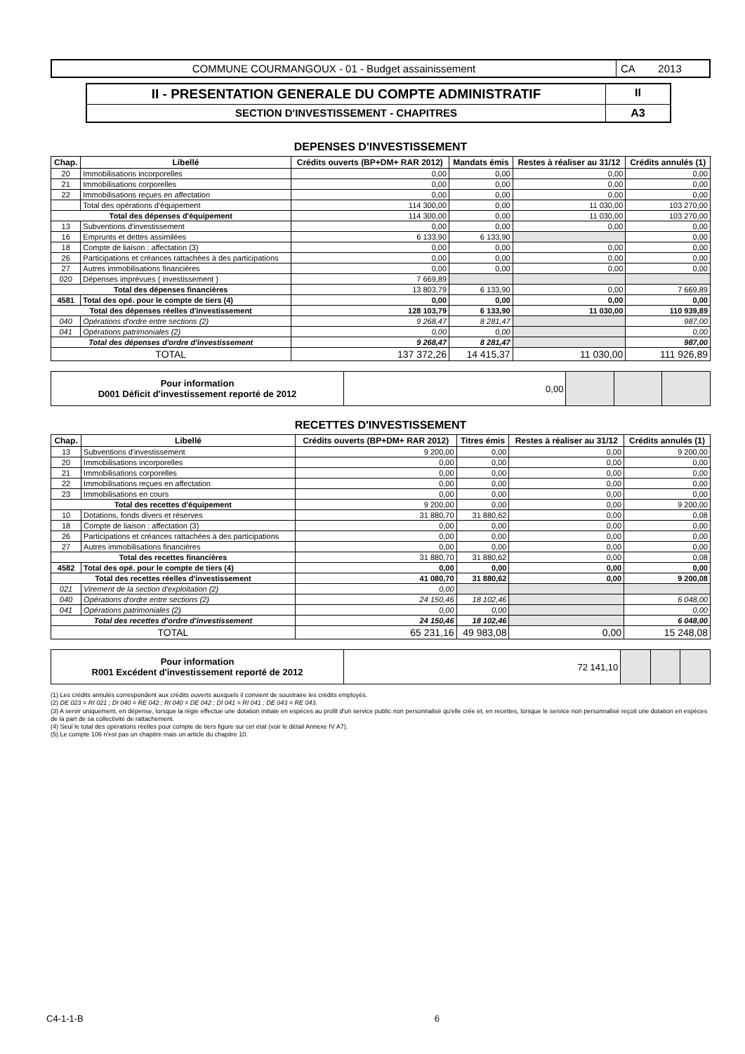COMMUNE COURMANGOUX - 01 - Budget assainissement
CA 2013
II - PRESENTATION GENERALE DU COMPTE ADMINISTRATIF
II
SECTION D'INVESTISSEMENT - CHAPITRES
A3
DEPENSES D'INVESTISSEMENT
| Chap. | Libellé | Crédits ouverts (BP+DM+ RAR 2012) | Mandats émis | Restes à réaliser au 31/12 | Crédits annulés (1) |
| --- | --- | --- | --- | --- | --- |
| 20 | Immobilisations incorporelles | 0,00 | 0,00 | 0,00 | 0,00 |
| 21 | Immobilisations corporelles | 0,00 | 0,00 | 0,00 | 0,00 |
| 22 | Immobilisations reçues en affectation | 0,00 | 0,00 | 0,00 | 0,00 |
| | Total des opérations d'équipement | 114 300,00 | 0,00 | 11 030,00 | 103 270,00 |
| Total des dépenses d'équipement | | 114 300,00 | 0,00 | 11 030,00 | 103 270,00 |
| 13 | Subventions d'investissement | 0,00 | 0,00 | 0,00 | 0,00 |
| 16 | Emprunts et dettes assimilées | 6 133,90 | 6 133,90 | | 0,00 |
| 18 | Compte de liaison : affectation (3) | 0,00 | 0,00 | 0,00 | 0,00 |
| 26 | Participations et créances rattachées à des participations | 0,00 | 0,00 | 0,00 | 0,00 |
| 27 | Autres immobilisations financières | 0,00 | 0,00 | 0,00 | 0,00 |
| 020 | Dépenses imprévues ( investissement ) | 7 669,89 | | | |
| Total des dépenses financières | | 13 803,79 | 6 133,90 | 0,00 | 7 669,89 |
| 4581 | Total des opé. pour le compte de tiers (4) | 0,00 | 0,00 | 0,00 | 0,00 |
| Total des dépenses réelles d'investissement | | 128 103,79 | 6 133,90 | 11 030,00 | 110 939,89 |
| 040 | Opérations d'ordre entre sections (2) | 9 268,47 | 8 281,47 | | 987,00 |
| 041 | Opérations patrimoniales (2) | 0,00 | 0,00 | | 0,00 |
| Total des dépenses d'ordre d'investissement | | 9 268,47 | 8 281,47 | | 987,00 |
| TOTAL | | 137 372,26 | 14 415,37 | 11 030,00 | 111 926,89 |
| Pour information D001 Déficit d'investissement reporté de 2012 | 0,00 | | | |
RECETTES D'INVESTISSEMENT
| Chap. | Libellé | Crédits ouverts (BP+DM+ RAR 2012) | Titres émis | Restes à réaliser au 31/12 | Crédits annulés (1) |
| --- | --- | --- | --- | --- | --- |
| 13 | Subventions d'investissement | 9 200,00 | 0,00 | 0,00 | 9 200,00 |
| 20 | Immobilisations incorporelles | 0,00 | 0,00 | 0,00 | 0,00 |
| 21 | Immobilisations corporelles | 0,00 | 0,00 | 0,00 | 0,00 |
| 22 | Immobilisations reçues en affectation | 0,00 | 0,00 | 0,00 | 0,00 |
| 23 | Immobilisations en cours | 0,00 | 0,00 | 0,00 | 0,00 |
| Total des recettes d'équipement | | 9 200,00 | 0,00 | 0,00 | 9 200,00 |
| 10 | Dotations, fonds divers et réserves | 31 880,70 | 31 880,62 | 0,00 | 0,08 |
| 18 | Compte de liaison : affectation (3) | 0,00 | 0,00 | 0,00 | 0,00 |
| 26 | Participations et créances rattachées à des participations | 0,00 | 0,00 | 0,00 | 0,00 |
| 27 | Autres immobilisations financières | 0,00 | 0,00 | 0,00 | 0,00 |
| Total des recettes financières | | 31 880,70 | 31 880,62 | 0,00 | 0,08 |
| 4582 | Total des opé. pour le compte de tiers (4) | 0,00 | 0,00 | 0,00 | 0,00 |
| Total des recettes réelles d'investissement | | 41 080,70 | 31 880,62 | 0,00 | 9 200,08 |
| 021 | Virement de la section d'exploitation (2) | 0,00 | | | |
| 040 | Opérations d'ordre entre sections (2) | 24 150,46 | 18 102,46 | | 6 048,00 |
| 041 | Opérations patrimoniales (2) | 0,00 | 0,00 | | 0,00 |
| Total des recettes d'ordre d'investissement | | 24 150,46 | 18 102,46 | | 6 048,00 |
| TOTAL | | 65 231,16 | 49 983,08 | 0,00 | 15 248,08 |
| Pour information R001 Excédent d'investissement reporté de 2012 | 72 141,10 | | | |
(1) Les crédits annulés correspondent aux crédits ouverts auxquels il convient de soustraire les crédits employés.
(2) DE 023 = RI 021 ; DI 040 = RE 042 ; RI 040 = DE 042 ; DI 041 = RI 041 ; DE 043 = RE 043.
(3) A servir uniquement, en dépense, lorsque la régie effectue une dotation initiale en espèces au profit d'un service public non personnalisé qu'elle crée et, en recettes, lorsque le service non personnalisé reçoit une dotation en espèces de la part de sa collectivité de rattachement.
(4) Seul le total des opérations réelles pour compte de tiers figure sur cet état (voir le détail Annexe IV A7).
(5) Le compte 106 n'est pas un chapitre mais un article du chapitre 10.
C4-1-1-B 6